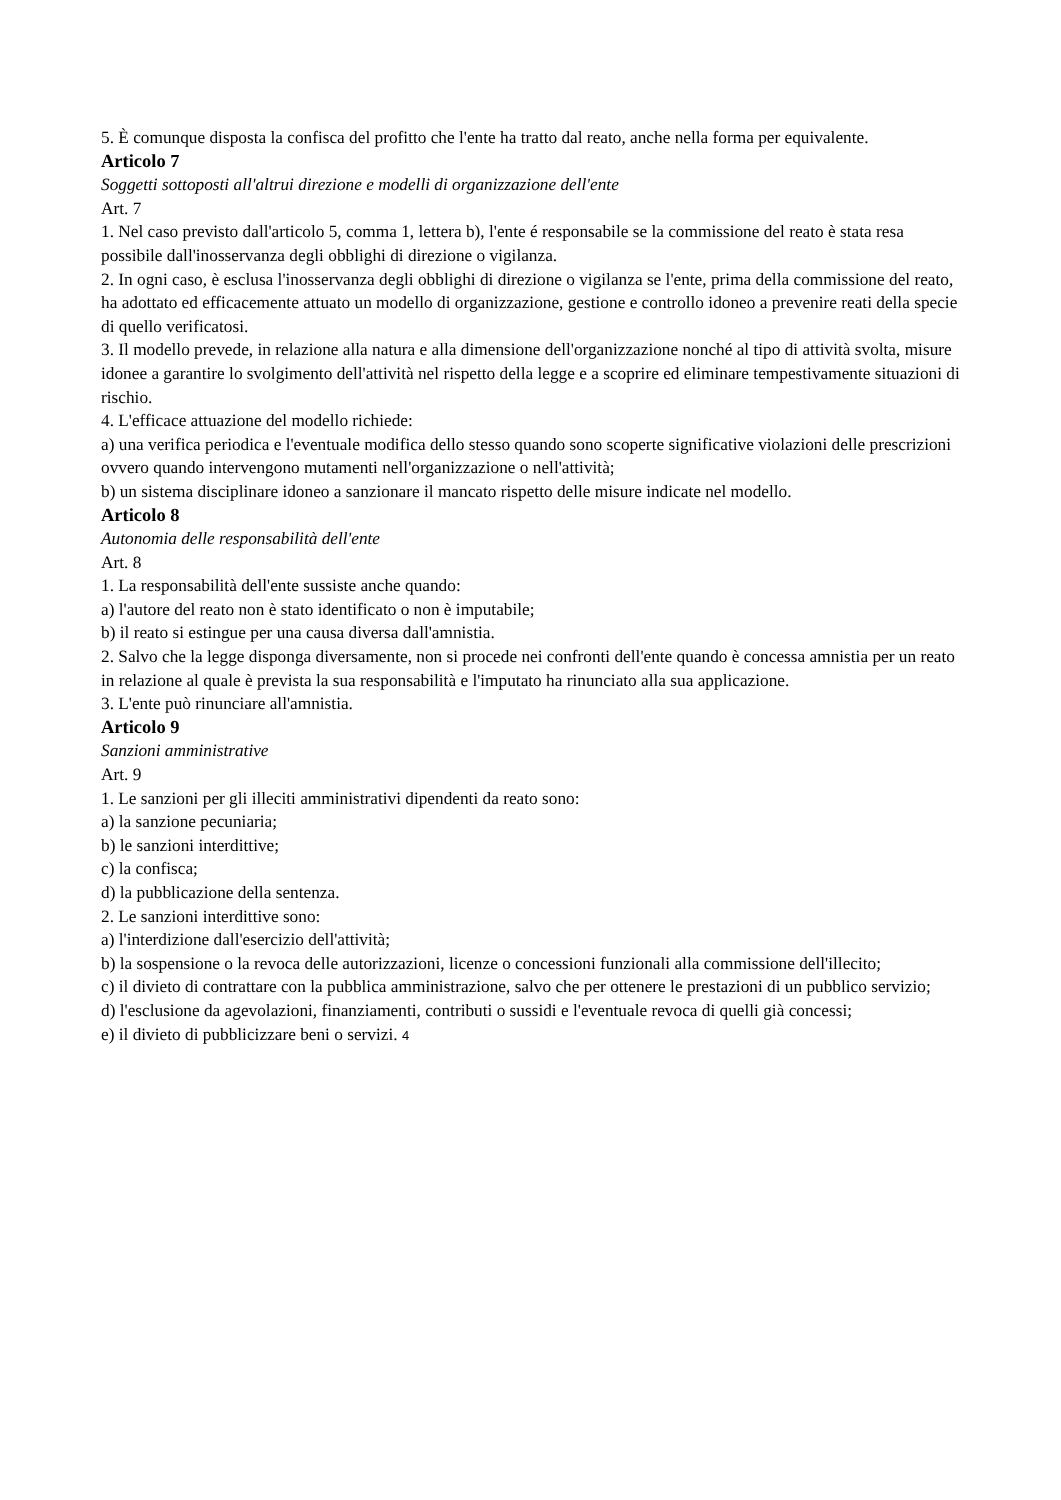5. È comunque disposta la confisca del profitto che l'ente ha tratto dal reato, anche nella forma per equivalente.
Articolo 7
Soggetti sottoposti all'altrui direzione e modelli di organizzazione dell'ente
Art. 7
1. Nel caso previsto dall'articolo 5, comma 1, lettera b), l'ente é responsabile se la commissione del reato è stata resa possibile dall'inosservanza degli obblighi di direzione o vigilanza.
2. In ogni caso, è esclusa l'inosservanza degli obblighi di direzione o vigilanza se l'ente, prima della commissione del reato, ha adottato ed efficacemente attuato un modello di organizzazione, gestione e controllo idoneo a prevenire reati della specie di quello verificatosi.
3. Il modello prevede, in relazione alla natura e alla dimensione dell'organizzazione nonché al tipo di attività svolta, misure idonee a garantire lo svolgimento dell'attività nel rispetto della legge e a scoprire ed eliminare tempestivamente situazioni di rischio.
4. L'efficace attuazione del modello richiede:
a) una verifica periodica e l'eventuale modifica dello stesso quando sono scoperte significative violazioni delle prescrizioni ovvero quando intervengono mutamenti nell'organizzazione o nell'attività;
b) un sistema disciplinare idoneo a sanzionare il mancato rispetto delle misure indicate nel modello.
Articolo 8
Autonomia delle responsabilità dell'ente
Art. 8
1. La responsabilità dell'ente sussiste anche quando:
a) l'autore del reato non è stato identificato o non è imputabile;
b) il reato si estingue per una causa diversa dall'amnistia.
2. Salvo che la legge disponga diversamente, non si procede nei confronti dell'ente quando è concessa amnistia per un reato in relazione al quale è prevista la sua responsabilità e l'imputato ha rinunciato alla sua applicazione.
3. L'ente può rinunciare all'amnistia.
Articolo 9
Sanzioni amministrative
Art. 9
1. Le sanzioni per gli illeciti amministrativi dipendenti da reato sono:
a) la sanzione pecuniaria;
b) le sanzioni interdittive;
c) la confisca;
d) la pubblicazione della sentenza.
2. Le sanzioni interdittive sono:
a) l'interdizione dall'esercizio dell'attività;
b) la sospensione o la revoca delle autorizzazioni, licenze o concessioni funzionali alla commissione dell'illecito;
c) il divieto di contrattare con la pubblica amministrazione, salvo che per ottenere le prestazioni di un pubblico servizio;
d) l'esclusione da agevolazioni, finanziamenti, contributi o sussidi e l'eventuale revoca di quelli già concessi;
e) il divieto di pubblicizzare beni o servizi. 4